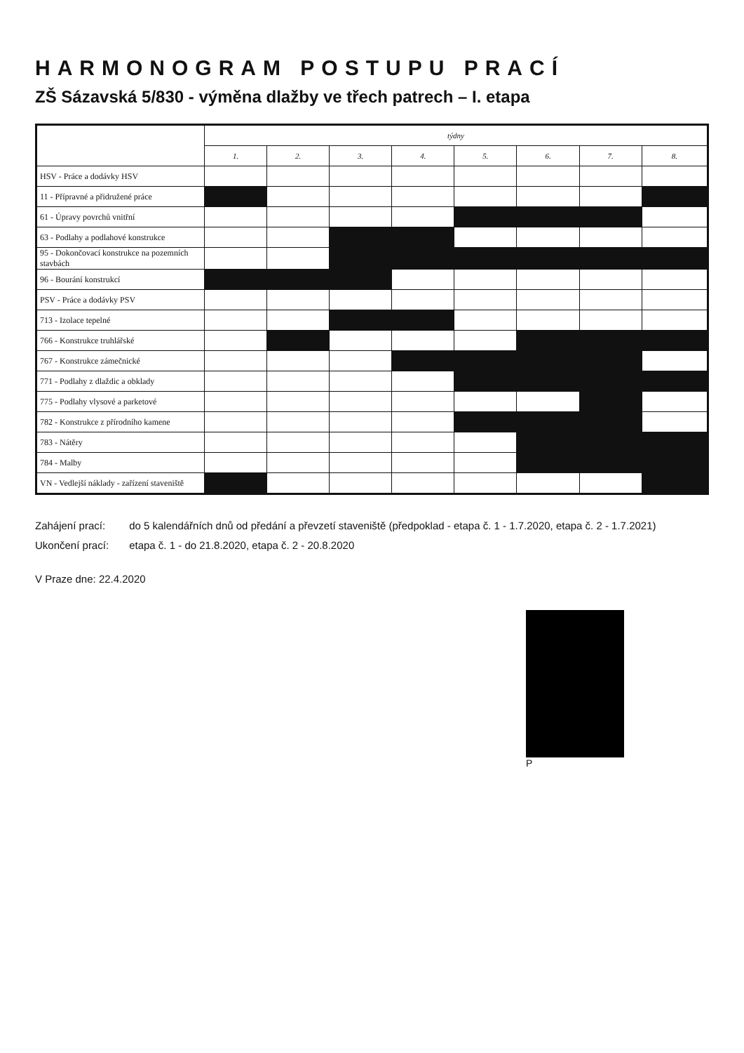HARMONOGRAM POSTUPU PRACÍ
ZŠ Sázavská 5/830 - výměna dlažby ve třech patrech – I. etapa
| | týdny | | | | | | | |
| --- | --- | --- | --- | --- | --- | --- | --- | --- |
| | 1. | 2. | 3. | 4. | 5. | 6. | 7. | 8. |
| HSV - Práce a dodávky HSV | | | | | | | | |
| 11 - Přípravné a přidružené práce | | | | | | | | |
| 61 - Úpravy povrchů vnitřní | | | | | | | | |
| 63 - Podlahy a podlahové konstrukce | | | | | | | | |
| 95 - Dokončovací konstrukce na pozemních stavbách | | | | | | | | |
| 96 - Bourání konstrukcí | | | | | | | | |
| PSV - Práce a dodávky PSV | | | | | | | | |
| 713 - Izolace tepelné | | | | | | | | |
| 766 - Konstrukce truhlářské | | | | | | | | |
| 767 - Konstrukce zámečnické | | | | | | | | |
| 771 - Podlahy z dlaždic a obklady | | | | | | | | |
| 775 - Podlahy vlysové a parketové | | | | | | | | |
| 782 - Konstrukce z přírodního kamene | | | | | | | | |
| 783 - Nátěry | | | | | | | | |
| 784 - Malby | | | | | | | | |
| VN - Vedlejší náklady - zařízení staveniště | | | | | | | | |
Zahájení prací: do 5 kalendářních dnů od předání a převzetí staveniště (předpoklad - etapa č. 1 - 1.7.2020, etapa č. 2 - 1.7.2021)
Ukončení prací: etapa č. 1 - do 21.8.2020, etapa č. 2 - 20.8.2020
V Praze dne: 22.4.2020
P